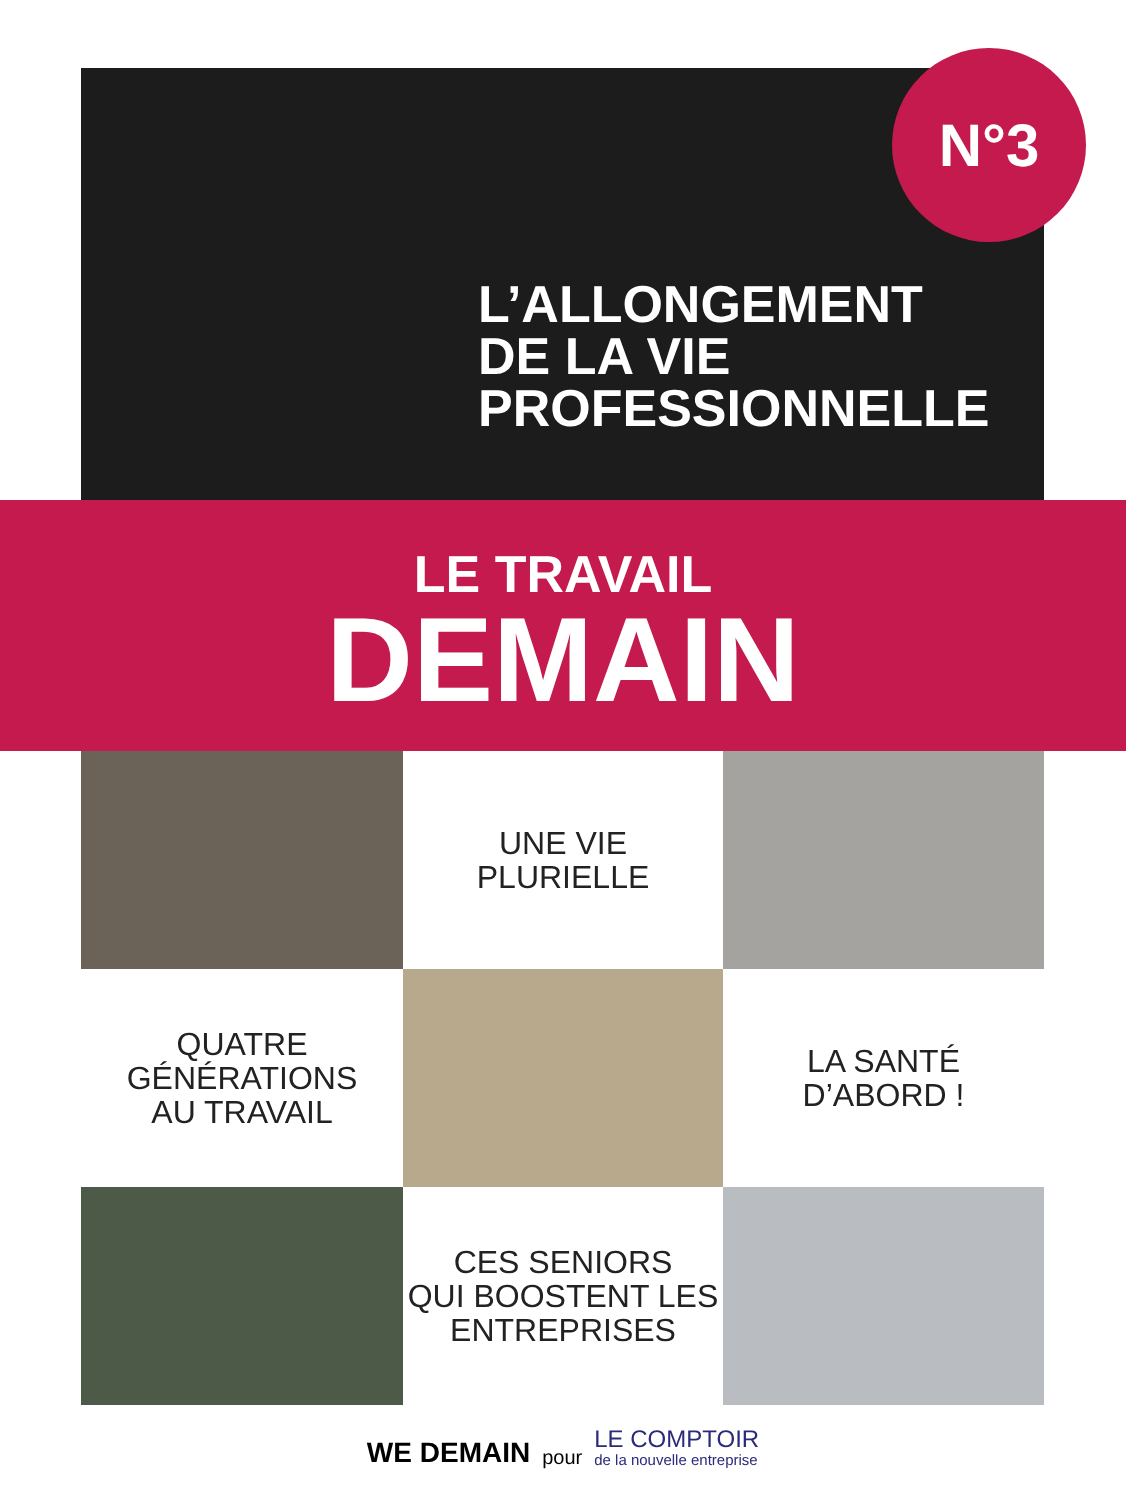N°3
L’ALLONGEMENT
DE LA VIE
PROFESSIONNELLE
LE TRAVAIL
DEMAIN
UNE VIE
PLURIELLE
QUATRE
GÉNÉRATIONS
AU TRAVAIL
LA SANTÉ
D’ABORD !
CES SENIORS
QUI BOOSTENT LES
ENTREPRISES
WE DEMAIN pour LE COMPTOIR
de la nouvelle entreprise